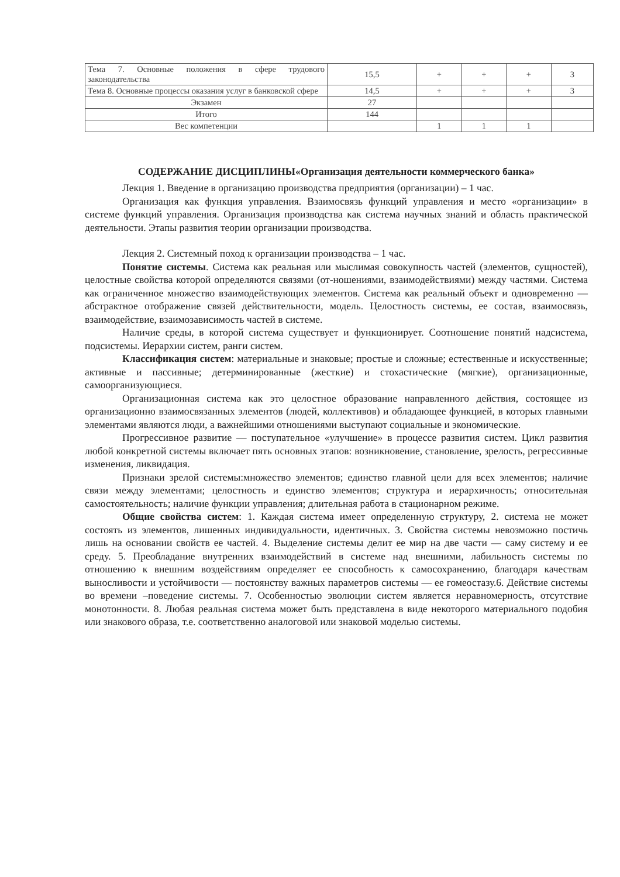| Тема 7. Основные положения в сфере трудового законодательства | 15,5 | + | + | + | 3 |
| Тема 8. Основные процессы оказания услуг в банковской сфере | 14,5 | + | + | + | 3 |
| Экзамен | 27 | | | | |
| Итого | 144 | | | | |
| Вес компетенции | | 1 | 1 | 1 | |
СОДЕРЖАНИЕ ДИСЦИПЛИНЫ«Организация деятельности коммерческого банка»
Лекция 1. Введение в организацию производства предприятия (организации) – 1 час.
Организация как функция управления. Взаимосвязь функций управления и место «организации» в системе функций управления. Организация производства как система научных знаний и область практической деятельности. Этапы развития теории организации производства.
Лекция 2. Системный поход к организации производства – 1 час.
Понятие системы. Система как реальная или мыслимая совокупность частей (элементов, сущностей), целостные свойства которой определяются связями (от-ношениями, взаимодействиями) между частями. Система как ограниченное множество взаимодействующих элементов. Система как реальный объект и одновременно — абстрактное отображение связей действительности, модель. Целостность системы, ее состав, взаимосвязь, взаимодействие, взаимозависимость частей в системе.
Наличие среды, в которой система существует и функционирует. Соотношение понятий надсистема, подсистемы. Иерархии систем, ранги систем.
Классификация систем: материальные и знаковые; простые и сложные; естественные и искусственные; активные и пассивные; детерминированные (жесткие) и стохастические (мягкие), организационные, самоорганизующиеся.
Организационная система как это целостное образование направленного действия, состоящее из организационно взаимосвязанных элементов (людей, коллективов) и обладающее функцией, в которых главными элементами являются люди, а важнейшими отношениями выступают социальные и экономические.
Прогрессивное развитие — поступательное «улучшение» в процессе развития систем. Цикл развития любой конкретной системы включает пять основных этапов: возникновение, становление, зрелость, регрессивные изменения, ликвидация.
Признаки зрелой системы:множество элементов; единство главной цели для всех элементов; наличие связи между элементами; целостность и единство элементов; структура и иерархичность; относительная самостоятельность; наличие функции управления; длительная работа в стационарном режиме.
Общие свойства систем: 1. Каждая система имеет определенную структуру, 2. система не может состоять из элементов, лишенных индивидуальности, идентичных. 3. Свойства системы невозможно постичь лишь на основании свойств ее частей. 4. Выделение системы делит ее мир на две части — саму систему и ее среду. 5. Преобладание внутренних взаимодействий в системе над внешними, лабильность системы по отношению к внешним воздействиям определяет ее способность к самосохранению, благодаря качествам выносливости и устойчивости — постоянству важных параметров системы — ее гомеостазу.6. Действие системы во времени –поведение системы. 7. Особенностью эволюции систем является неравномерность, отсутствие монотонности. 8. Любая реальная система может быть представлена в виде некоторого материального подобия или знакового образа, т.е. соответственно аналоговой или знаковой моделью системы.